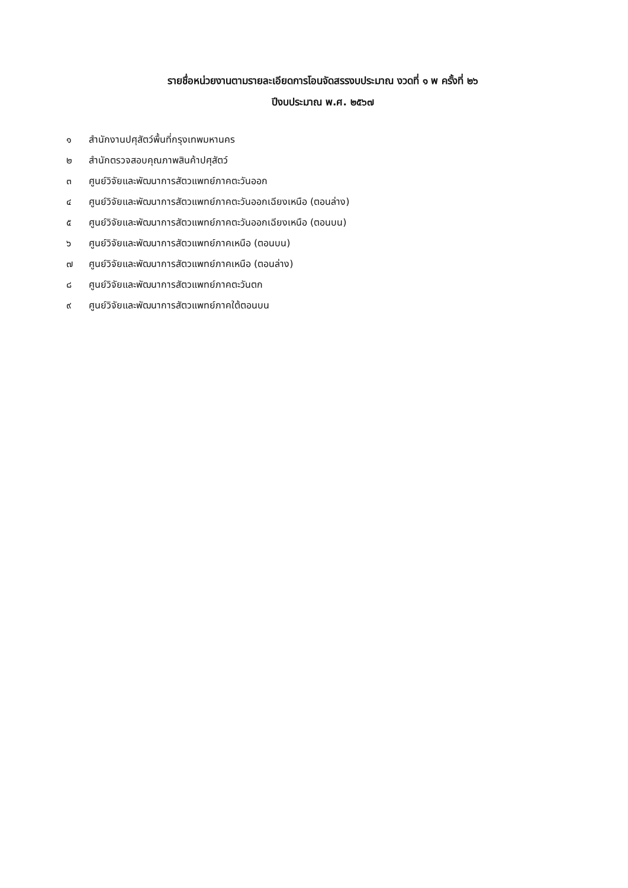รายชื่อหน่วยงานตามรายละเอียดการโอนจัดสรรงบประมาณ งวดที่ ๑ พ ครั้งที่ ๒๖
ปีงบประมาณ พ.ศ. ๒๕๖๗
๑ สำนักงานปศุสัตว์พื้นที่กรุงเทพมหานคร
๒ สำนักตรวจสอบคุณภาพสินค้าปศุสัตว์
๓ ศูนย์วิจัยและพัฒนาการสัตวแพทย์ภาคตะวันออก
๔ ศูนย์วิจัยและพัฒนาการสัตวแพทย์ภาคตะวันออกเฉียงเหนือ (ตอนล่าง)
๕ ศูนย์วิจัยและพัฒนาการสัตวแพทย์ภาคตะวันออกเฉียงเหนือ (ตอนบน)
๖ ศูนย์วิจัยและพัฒนาการสัตวแพทย์ภาคเหนือ (ตอนบน)
๗ ศูนย์วิจัยและพัฒนาการสัตวแพทย์ภาคเหนือ (ตอนล่าง)
๘ ศูนย์วิจัยและพัฒนาการสัตวแพทย์ภาคตะวันตก
๙ ศูนย์วิจัยและพัฒนาการสัตวแพทย์ภาคใต้ตอนบน